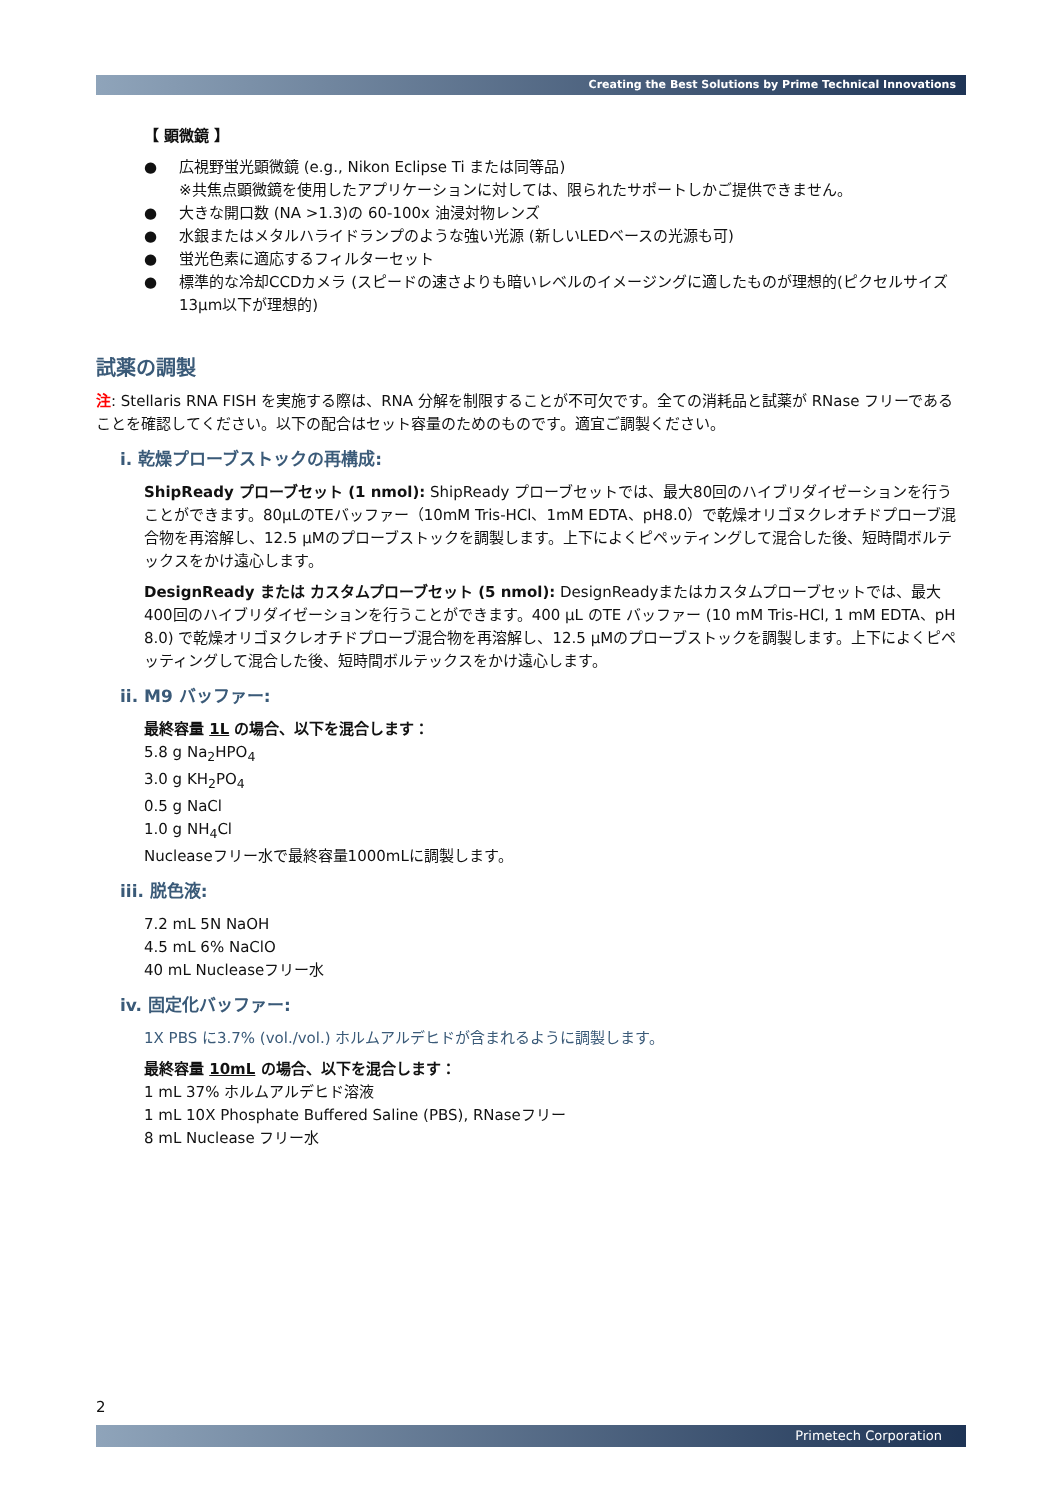Creating the Best Solutions by Prime Technical Innovations
【 顕微鏡 】
● 広視野蛍光顕微鏡 (e.g., Nikon Eclipse Ti または同等品)
※共焦点顕微鏡を使用したアプリケーションに対しては、限られたサポートしかご提供できません。
● 大きな開口数 (NA >1.3)の 60-100x 油浸対物レンズ
● 水銀またはメタルハライドランプのような強い光源 (新しいLEDベースの光源も可)
● 蛍光色素に適応するフィルターセット
● 標準的な冷却CCDカメラ (スピードの速さよりも暗いレベルのイメージングに適したものが理想的(ピクセルサイズ13μm以下が理想的)
試薬の調製
注: Stellaris RNA FISH を実施する際は、RNA 分解を制限することが不可欠です。全ての消耗品と試薬が RNase フリーであることを確認してください。以下の配合はセット容量のためのものです。適宜ご調製ください。
i. 乾燥プローブストックの再構成:
ShipReady プローブセット (1 nmol): ShipReady プローブセットでは、最大80回のハイブリダイゼーションを行うことができます。80µLのTEバッファー（10mM Tris-HCl、1mM EDTA、pH8.0）で乾燥オリゴヌクレオチドプローブ混合物を再溶解し、12.5 µMのプローブストックを調製します。上下によくピペッティングして混合した後、短時間ボルテックスをかけ遠心します。
DesignReady または カスタムプローブセット (5 nmol): DesignReadyまたはカスタムプローブセットでは、最大400回のハイブリダイゼーションを行うことができます。400 µL のTE バッファー (10 mM Tris-HCl, 1 mM EDTA、pH 8.0) で乾燥オリゴヌクレオチドプローブ混合物を再溶解し、12.5 µMのプローブストックを調製します。上下によくピペッティングして混合した後、短時間ボルテックスをかけ遠心します。
ii. M9 バッファー:
最終容量 1L の場合、以下を混合します：
5.8 g Na<sub>2</sub>HPO<sub>4</sub>
3.0 g KH<sub>2</sub>PO<sub>4</sub>
0.5 g NaCl
1.0 g NH<sub>4</sub>Cl
Nucleaseフリー水で最終容量1000mLに調製します。
iii. 脱色液:
7.2 mL 5N NaOH
4.5 mL 6% NaClO
40 mL Nucleaseフリー水
iv. 固定化バッファー:
1X PBS に3.7% (vol./vol.) ホルムアルデヒドが含まれるように調製します。
最終容量 10mL の場合、以下を混合します：
1 mL 37% ホルムアルデヒド溶液
1 mL 10X Phosphate Buffered Saline (PBS), RNaseフリー
8 mL Nuclease フリー水
2
Primetech Corporation